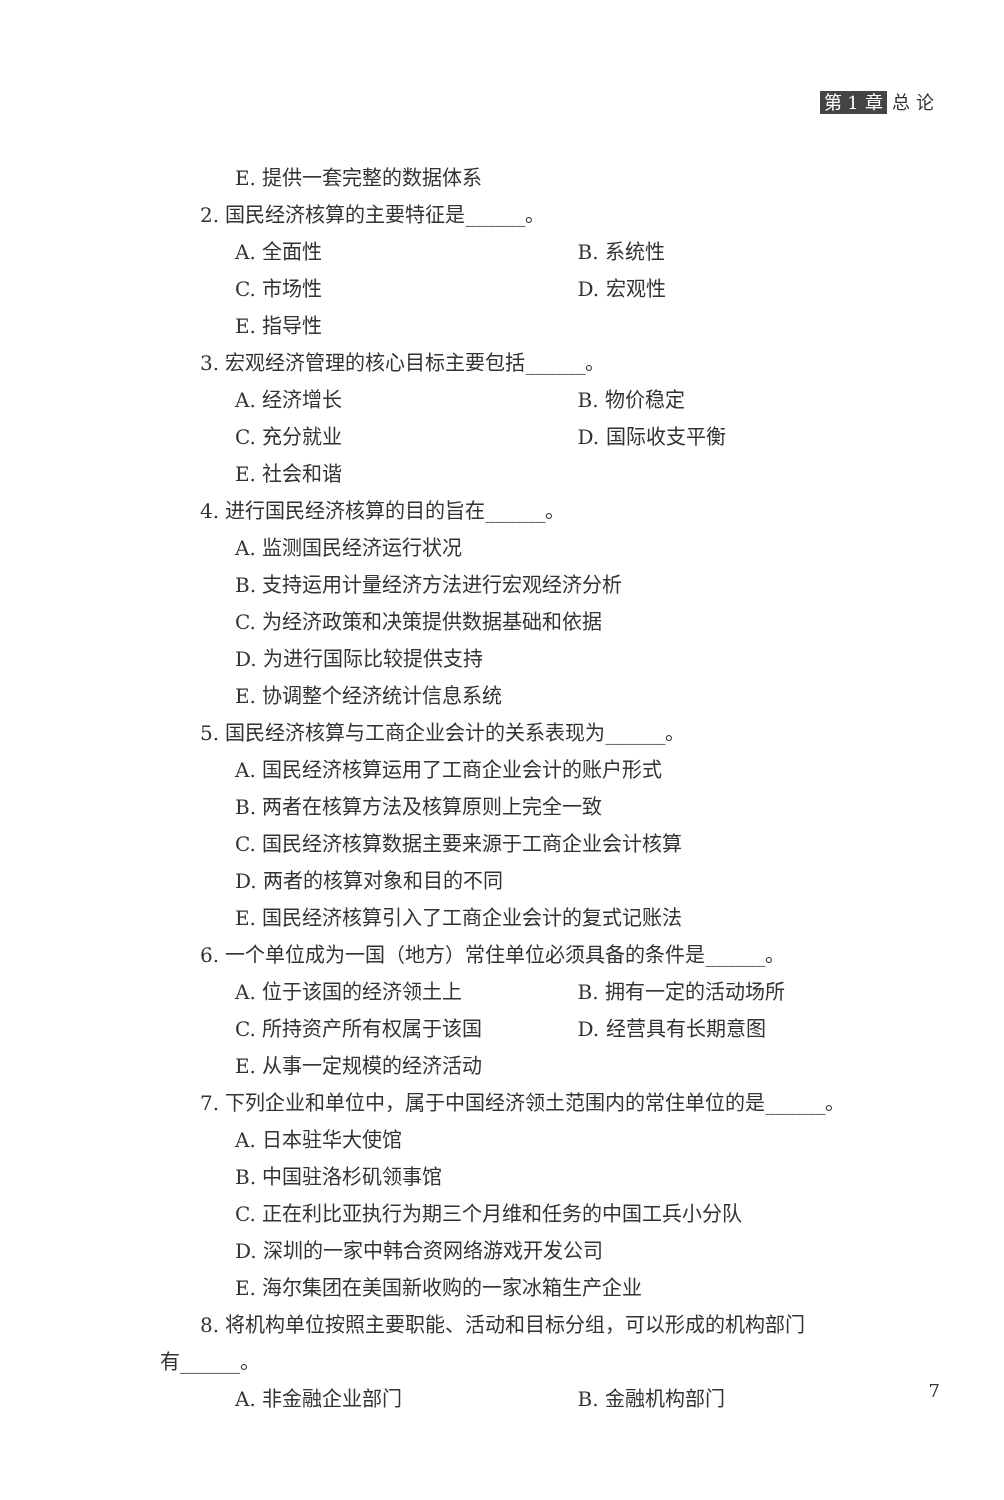第 1 章 总 论
E. 提供一套完整的数据体系
2. 国民经济核算的主要特征是______。
A. 全面性 B. 系统性
C. 市场性 D. 宏观性
E. 指导性
3. 宏观经济管理的核心目标主要包括______。
A. 经济增长 B. 物价稳定
C. 充分就业 D. 国际收支平衡
E. 社会和谐
4. 进行国民经济核算的目的旨在______。
A. 监测国民经济运行状况
B. 支持运用计量经济方法进行宏观经济分析
C. 为经济政策和决策提供数据基础和依据
D. 为进行国际比较提供支持
E. 协调整个经济统计信息系统
5. 国民经济核算与工商企业会计的关系表现为______。
A. 国民经济核算运用了工商企业会计的账户形式
B. 两者在核算方法及核算原则上完全一致
C. 国民经济核算数据主要来源于工商企业会计核算
D. 两者的核算对象和目的不同
E. 国民经济核算引入了工商企业会计的复式记账法
6. 一个单位成为一国（地方）常住单位必须具备的条件是______。
A. 位于该国的经济领土上 B. 拥有一定的活动场所
C. 所持资产所有权属于该国 D. 经营具有长期意图
E. 从事一定规模的经济活动
7. 下列企业和单位中，属于中国经济领土范围内的常住单位的是______。
A. 日本驻华大使馆
B. 中国驻洛杉矶领事馆
C. 正在利比亚执行为期三个月维和任务的中国工兵小分队
D. 深圳的一家中韩合资网络游戏开发公司
E. 海尔集团在美国新收购的一家冰箱生产企业
8. 将机构单位按照主要职能、活动和目标分组，可以形成的机构部门
有______。
A. 非金融企业部门 B. 金融机构部门
7